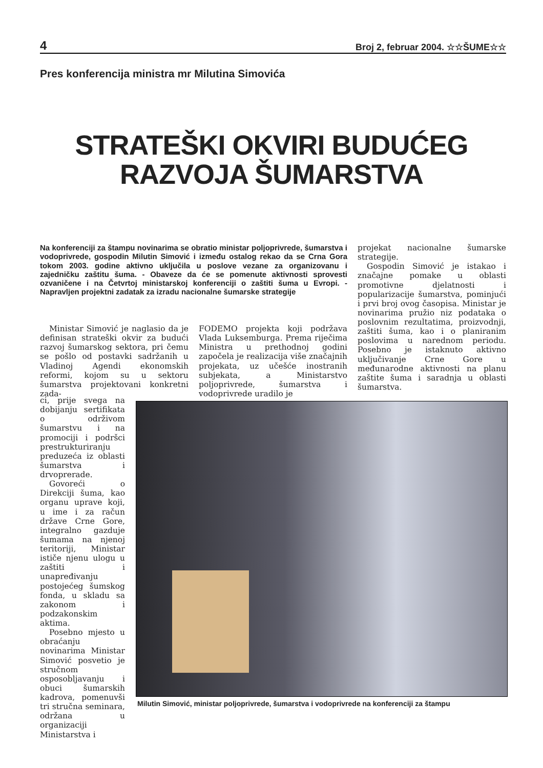4 Broj 2, februar 2004. ☆☆ŠUME☆☆
Pres konferencija ministra mr Milutina Simovića
STRATEŠKI OKVIRI BUDUĆEG
RAZVOJA ŠUMARSTVA
Na konferenciji za štampu novinarima se obratio ministar poljoprivrede, šumarstva i vodoprivrede, gospodin Milutin Simović i između ostalog rekao da se Crna Gora tokom 2003. godine aktivno uključila u poslove vezane za organizovanu i zajedničku zaštitu šuma. - Obaveze da će se pomenute aktivnosti sprovesti ozvaničene i na Četvrtoj ministarskoj konferenciji o zaštiti šuma u Evropi. - Napravljen projektni zadatak za izradu nacionalne šumarske strategije
Ministar Simović je naglasio da je definisan strateški okvir za budući razvoj šumarskog sektora, pri čemu se pošlo od postavki sadržanih u Vladinoj Agendi ekonomskih reformi, kojom su u sektoru šumarstva projektovani konkretni zada-
ci, prije svega na dobijanju sertifikata o održivom šumarstvu i na promociji i podršci prestrukturiranju preduzeća iz oblasti šumarstva i drvoprerade.
Govoreći o Direkciji šuma, kao organu uprave koji, u ime i za račun države Crne Gore, integralno gazduje šumama na njenoj teritoriji, Ministar ističe njenu ulogu u zaštiti i unapređivanju postojećeg šumskog fonda, u skladu sa zakonom i podzakonskim aktima.
Posebno mjesto u obraćanju novinarima Ministar Simović posvetio je stručnom osposobljavanju i obuci šumarskih kadrova, pomenuvši tri stručna seminara, održana u organizaciji Ministarstva i
FODEMO projekta koji podržava Vlada Luksemburga. Prema riječima Ministra u prethodnoj godini započela je realizacija više značajnih projekata, uz učešće inostranih subjekata, a Ministarstvo poljoprivrede, šumarstva i vodoprivrede uradilo je
projekat nacionalne šumarske strategije.
Gospodin Simović je istakao i značajne pomake u oblasti promotivne djelatnosti i popularizacije šumarstva, pominjući i prvi broj ovog časopisa. Ministar je novinarima pružio niz podataka o poslovnim rezultatima, proizvodnji, zaštiti šuma, kao i o planiranim poslovima u narednom periodu. Posebno je istaknuto aktivno uključivanje Crne Gore u međunarodne aktivnosti na planu zaštite šuma i saradnja u oblasti šumarstva.
Milutin Simović, ministar poljoprivrede, šumarstva i vodoprivrede na konferenciji za štampu